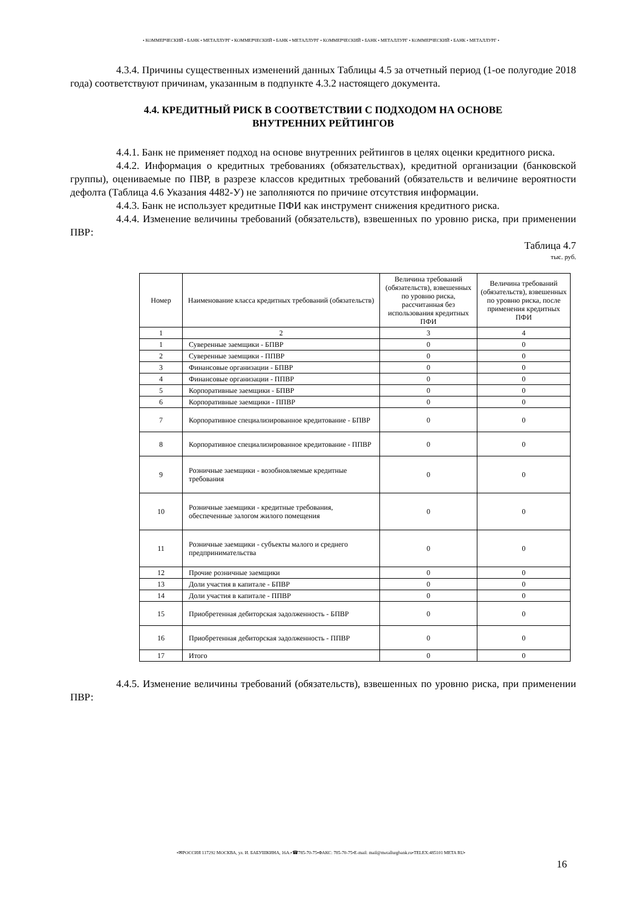• КОММЕРЧЕСКИЙ • БАНК • МЕТАЛЛУРГ • КОММЕРЧЕСКИЙ • БАНК • МЕТАЛЛУРГ • КОММЕРЧЕСКИЙ • БАНК • МЕТАЛЛУРГ • КОММЕРЧЕСКИЙ • БАНК • МЕТАЛЛУРГ •
4.3.4. Причины существенных изменений данных Таблицы 4.5 за отчетный период (1-ое полугодие 2018 года) соответствуют причинам, указанным в подпункте 4.3.2 настоящего документа.
4.4. КРЕДИТНЫЙ РИСК В СООТВЕТСТВИИ С ПОДХОДОМ НА ОСНОВЕ
ВНУТРЕННИХ РЕЙТИНГОВ
4.4.1. Банк не применяет подход на основе внутренних рейтингов в целях оценки кредитного риска.
4.4.2. Информация о кредитных требованиях (обязательствах), кредитной организации (банковской группы), оцениваемые по ПВР, в разрезе классов кредитных требований (обязательств и величине вероятности дефолта (Таблица 4.6 Указания 4482-У) не заполняются по причине отсутствия информации.
4.4.3. Банк не использует кредитные ПФИ как инструмент снижения кредитного риска.
4.4.4. Изменение величины требований (обязательств), взвешенных по уровню риска, при применении ПВР:
Таблица 4.7
тыс. руб.
| Номер | Наименование класса кредитных требований (обязательств) | Величина требований (обязательств), взвешенных по уровню риска, рассчитанная без использования кредитных ПФИ | Величина требований (обязательств), взвешенных по уровню риска, после применения кредитных ПФИ |
| --- | --- | --- | --- |
| 1 | 2 | 3 | 4 |
| 1 | Суверенные заемщики - БПВР | 0 | 0 |
| 2 | Суверенные заемщики - ППВР | 0 | 0 |
| 3 | Финансовые организации - БПВР | 0 | 0 |
| 4 | Финансовые организации - ППВР | 0 | 0 |
| 5 | Корпоративные заемщики - БПВР | 0 | 0 |
| 6 | Корпоративные заемщики - ППВР | 0 | 0 |
| 7 | Корпоративное специализированное кредитование - БПВР | 0 | 0 |
| 8 | Корпоративное специализированное кредитование - ППВР | 0 | 0 |
| 9 | Розничные заемщики - возобновляемые кредитные требования | 0 | 0 |
| 10 | Розничные заемщики - кредитные требования, обеспеченные залогом жилого помещения | 0 | 0 |
| 11 | Розничные заемщики - субъекты малого и среднего предпринимательства | 0 | 0 |
| 12 | Прочие розничные заемщики | 0 | 0 |
| 13 | Доли участия в капитале - БПВР | 0 | 0 |
| 14 | Доли участия в капитале - ППВР | 0 | 0 |
| 15 | Приобретенная дебиторская задолженность - БПВР | 0 | 0 |
| 16 | Приобретенная дебиторская задолженность - ППВР | 0 | 0 |
| 17 | Итого | 0 | 0 |
4.4.5. Изменение величины требований (обязательств), взвешенных по уровню риска, при применении ПВР:
•✉РОССИЯ 117292 МОСКВА, ул. И. БАБУШКИНА, 16А.•☎785-70-75•ФАКС: 785-70-75•E-mail: mail@metallurgbank.ru•TELEX:485101 META RU•
16